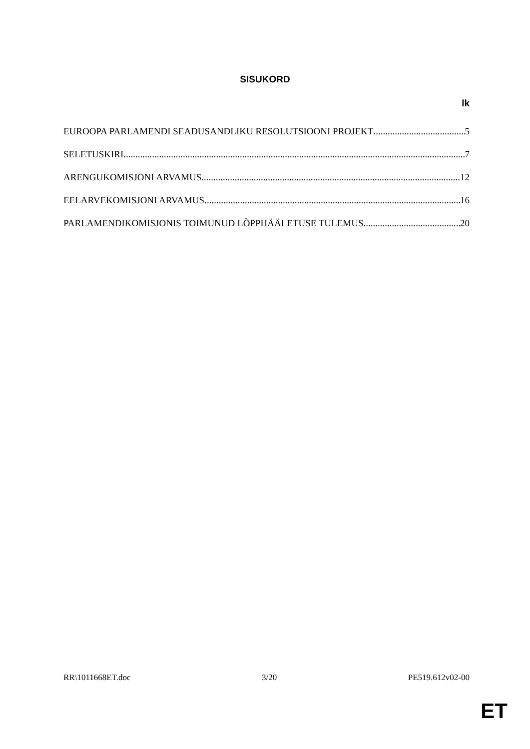SISUKORD
lk
EUROOPA PARLAMENDI SEADUSANDLIKU RESOLUTSIOONI PROJEKT 5
SELETUSKIRI 7
ARENGUKOMISJONI ARVAMUS 12
EELARVEKOMISJONI ARVAMUS 16
PARLAMENDIKOMISJONIS TOIMUNUD LÕPPHÄÄLETUSE TULEMUS 20
RR\1011668ET.doc 3/20 PE519.612v02-00
ET